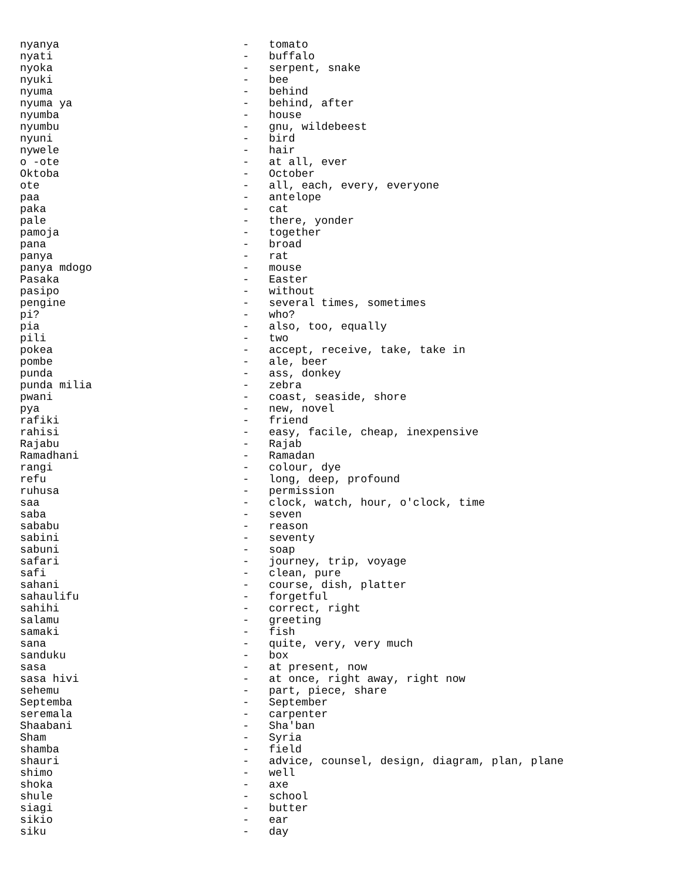nyanya                            -   tomato
nyati                             -   buffalo
nyoka                             -   serpent, snake
nyuki                             -   bee
nyuma                             -   behind
nyuma ya                          -   behind, after
nyumba                            -   house
nyumbu                            -   gnu, wildebeest
nyuni                             -   bird
nywele                            -   hair
o -ote                            -   at all, ever
Oktoba                            -   October
ote                               -   all, each, every, everyone
paa                               -   antelope
paka                              -   cat
pale                              -   there, yonder
pamoja                            -   together
pana                              -   broad
panya                             -   rat
panya mdogo                       -   mouse
Pasaka                            -   Easter
pasipo                            -   without
pengine                           -   several times, sometimes
pi?                               -   who?
pia                               -   also, too, equally
pili                              -   two
pokea                             -   accept, receive, take, take in
pombe                             -   ale, beer
punda                             -   ass, donkey
punda milia                       -   zebra
pwani                             -   coast, seaside, shore
pya                               -   new, novel
rafiki                            -   friend
rahisi                            -   easy, facile, cheap, inexpensive
Rajabu                            -   Rajab
Ramadhani                         -   Ramadan
rangi                             -   colour, dye
refu                              -   long, deep, profound
ruhusa                            -   permission
saa                               -   clock, watch, hour, o'clock, time
saba                              -   seven
sababu                            -   reason
sabini                            -   seventy
sabuni                            -   soap
safari                            -   journey, trip, voyage
safi                              -   clean, pure
sahani                            -   course, dish, platter
sahaulifu                         -   forgetful
sahihi                            -   correct, right
salamu                            -   greeting
samaki                            -   fish
sana                              -   quite, very, very much
sanduku                           -   box
sasa                              -   at present, now
sasa hivi                         -   at once, right away, right now
sehemu                            -   part, piece, share
Septemba                          -   September
seremala                          -   carpenter
Shaabani                          -   Sha'ban
Sham                              -   Syria
shamba                            -   field
shauri                            -   advice, counsel, design, diagram, plan, plane
shimo                             -   well
shoka                             -   axe
shule                             -   school
siagi                             -   butter
sikio                             -   ear
siku                              -   day